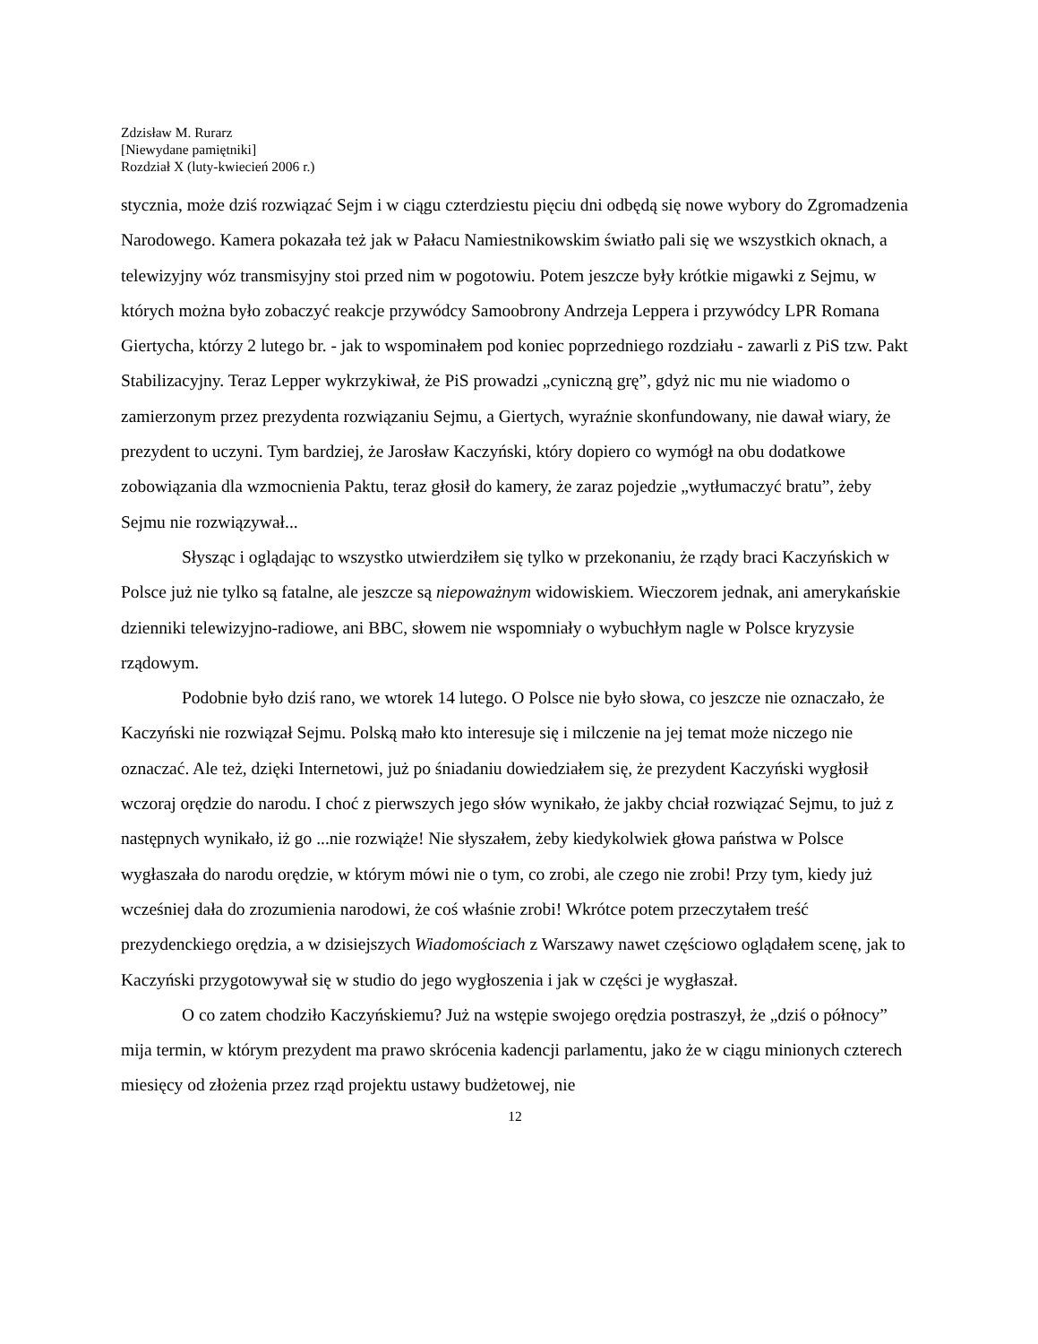Zdzisław M. Rurarz
[Niewydane pamiętniki]
Rozdział X (luty-kwiecień 2006 r.)
stycznia, może dziś rozwiązać Sejm i w ciągu czterdziestu pięciu dni odbędą się nowe wybory do Zgromadzenia Narodowego. Kamera pokazała też jak w Pałacu Namiestnikowskim światło pali się we wszystkich oknach, a telewizyjny wóz transmisyjny stoi przed nim w pogotowiu. Potem jeszcze były krótkie migawki z Sejmu, w których można było zobaczyć reakcje przywódcy Samoobrony Andrzeja Leppera i przywódcy LPR Romana Giertycha, którzy 2 lutego br. - jak to wspominałem pod koniec poprzedniego rozdziału - zawarli z PiS tzw. Pakt Stabilizacyjny. Teraz Lepper wykrzykiwał, że PiS prowadzi „cyniczną grę”, gdyż nic mu nie wiadomo o zamierzonym przez prezydenta rozwiązaniu Sejmu, a Giertych, wyraźnie skonfundowany, nie dawał wiary, że prezydent to uczyni. Tym bardziej, że Jarosław Kaczyński, który dopiero co wymógł na obu dodatkowe zobowiązania dla wzmocnienia Paktu, teraz głosił do kamery, że zaraz pojedzie „wytłumaczyć bratu”, żeby Sejmu nie rozwiązywał...
Słysząc i oglądając to wszystko utwierdziłem się tylko w przekonaniu, że rządy braci Kaczyńskich w Polsce już nie tylko są fatalne, ale jeszcze są niepoważnym widowiskiem. Wieczorem jednak, ani amerykańskie dzienniki telewizyjno-radiowe, ani BBC, słowem nie wspomniały o wybuchłym nagle w Polsce kryzysie rządowym.
Podobnie było dziś rano, we wtorek 14 lutego. O Polsce nie było słowa, co jeszcze nie oznaczało, że Kaczyński nie rozwiązał Sejmu. Polską mało kto interesuje się i milczenie na jej temat może niczego nie oznaczać. Ale też, dzięki Internetowi, już po śniadaniu dowiedziałem się, że prezydent Kaczyński wygłosił wczoraj orędzie do narodu. I choć z pierwszych jego słów wynikało, że jakby chciał rozwiązać Sejmu, to już z następnych wynikało, iż go ...nie rozwiąże! Nie słyszałem, żeby kiedykolwiek głowa państwa w Polsce wygłaszała do narodu orędzie, w którym mówi nie o tym, co zrobi, ale czego nie zrobi! Przy tym, kiedy już wcześniej dała do zrozumienia narodowi, że coś właśnie zrobi! Wkrótce potem przeczytałem treść prezydenckiego orędzia, a w dzisiejszych Wiadomościach z Warszawy nawet częściowo oglądałem scenę, jak to Kaczyński przygotowywał się w studio do jego wygłoszenia i jak w części je wygłaszał.
O co zatem chodziło Kaczyńskiemu? Już na wstępie swojego orędzia postraszył, że „dziś o północy” mija termin, w którym prezydent ma prawo skrócenia kadencji parlamentu, jako że w ciągu minionych czterech miesięcy od złożenia przez rząd projektu ustawy budżetowej, nie
12